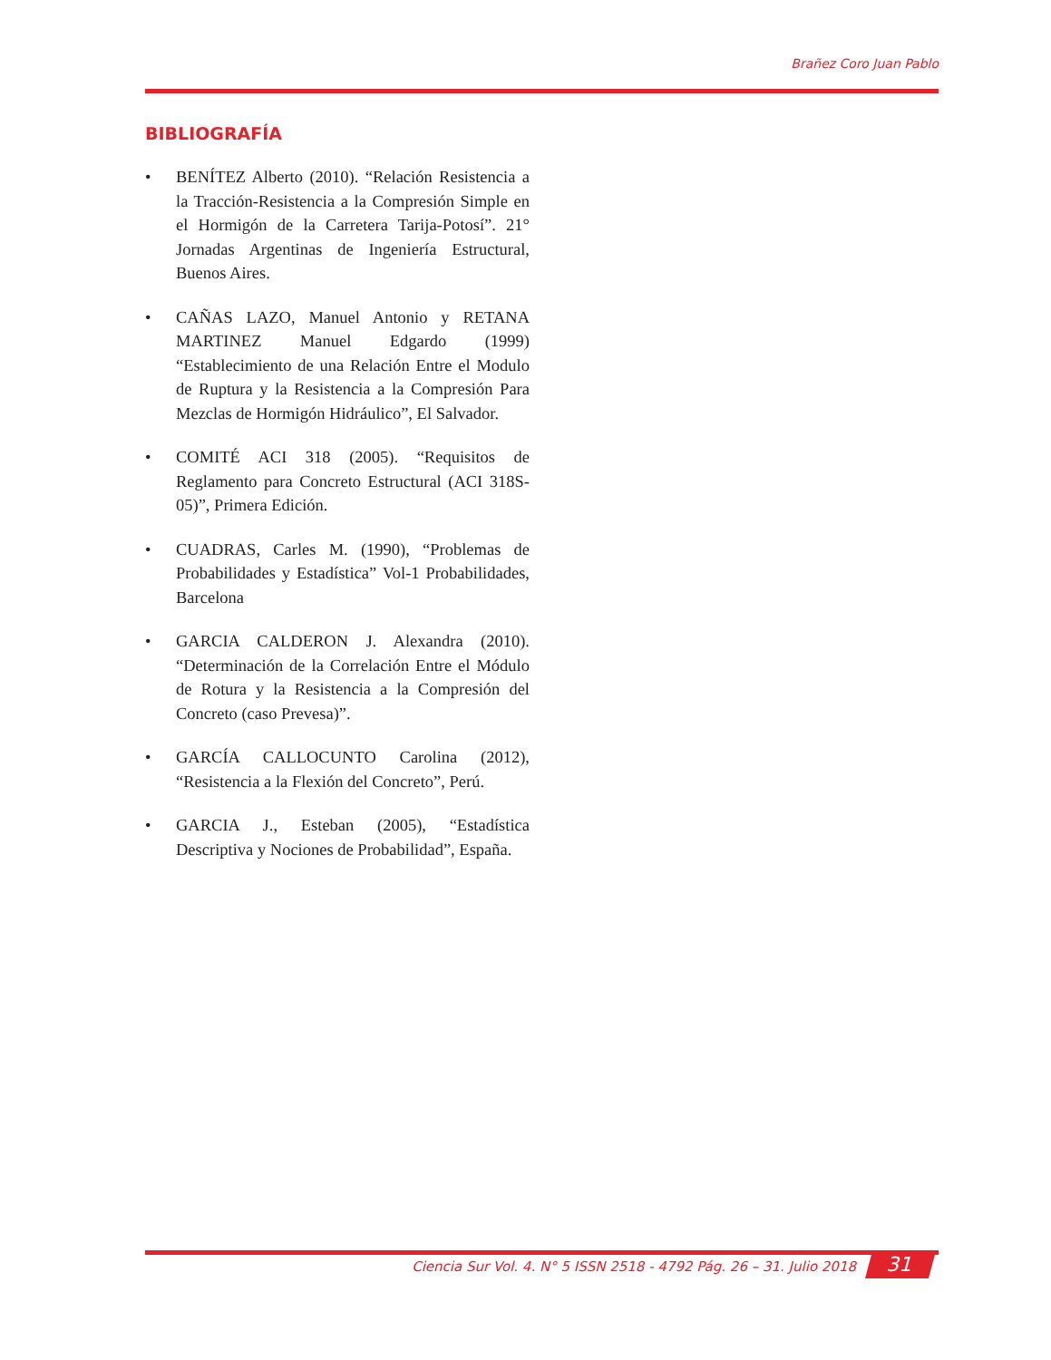Brañez Coro Juan Pablo
BIBLIOGRAFÍA
• BENÍTEZ Alberto (2010). “Relación Resistencia a la Tracción-Resistencia a la Compresión Simple en el Hormigón de la Carretera Tarija-Potosí”. 21° Jornadas Argentinas de Ingeniería Estructural, Buenos Aires.
• CAÑAS LAZO, Manuel Antonio y RETANA MARTINEZ Manuel Edgardo (1999) “Establecimiento de una Relación Entre el Modulo de Ruptura y la Resistencia a la Compresión Para Mezclas de Hormigón Hidráulico”, El Salvador.
• COMITÉ ACI 318 (2005). “Requisitos de Reglamento para Concreto Estructural (ACI 318S-05)”, Primera Edición.
• CUADRAS, Carles M. (1990), “Problemas de Probabilidades y Estadística” Vol-1 Probabilidades, Barcelona
• GARCIA CALDERON J. Alexandra (2010). “Determinación de la Correlación Entre el Módulo de Rotura y la Resistencia a la Compresión del Concreto (caso Prevesa)”.
• GARCÍA CALLOCUNTO Carolina (2012), “Resistencia a la Flexión del Concreto”, Perú.
• GARCIA J., Esteban (2005), “Estadística Descriptiva y Nociones de Probabilidad”, España.
Ciencia Sur Vol. 4. N° 5 ISSN 2518 - 4792 Pág. 26 – 31. Julio 2018 31